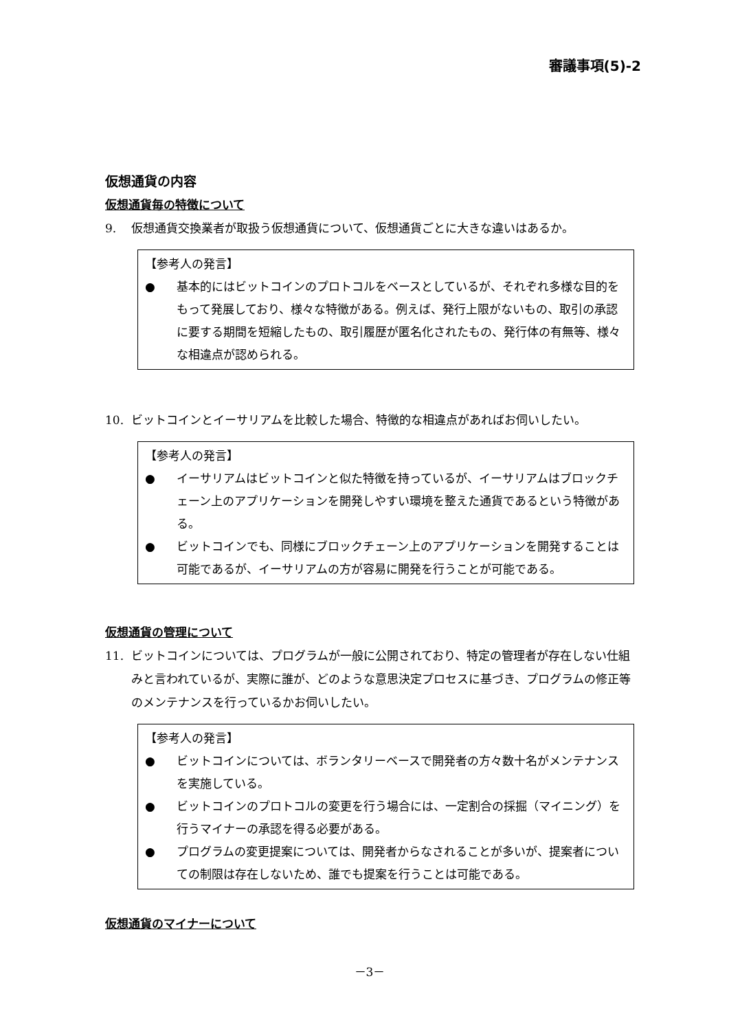審議事項(5)-2
仮想通貨の内容
仮想通貨毎の特徴について
9. 仮想通貨交換業者が取扱う仮想通貨について、仮想通貨ごとに大きな違いはあるか。
【参考人の発言】
● 基本的にはビットコインのプロトコルをベースとしているが、それぞれ多様な目的をもって発展しており、様々な特徴がある。例えば、発行上限がないもの、取引の承認に要する期間を短縮したもの、取引履歴が匿名化されたもの、発行体の有無等、様々な相違点が認められる。
10. ビットコインとイーサリアムを比較した場合、特徴的な相違点があればお伺いしたい。
【参考人の発言】
● イーサリアムはビットコインと似た特徴を持っているが、イーサリアムはブロックチェーン上のアプリケーションを開発しやすい環境を整えた通貨であるという特徴がある。
● ビットコインでも、同様にブロックチェーン上のアプリケーションを開発することは可能であるが、イーサリアムの方が容易に開発を行うことが可能である。
仮想通貨の管理について
11. ビットコインについては、プログラムが一般に公開されており、特定の管理者が存在しない仕組みと言われているが、実際に誰が、どのような意思決定プロセスに基づき、プログラムの修正等のメンテナンスを行っているかお伺いしたい。
【参考人の発言】
● ビットコインについては、ボランタリーベースで開発者の方々数十名がメンテナンスを実施している。
● ビットコインのプロトコルの変更を行う場合には、一定割合の採掘（マイニング）を行うマイナーの承認を得る必要がある。
● プログラムの変更提案については、開発者からなされることが多いが、提案者についての制限は存在しないため、誰でも提案を行うことは可能である。
仮想通貨のマイナーについて
－3－